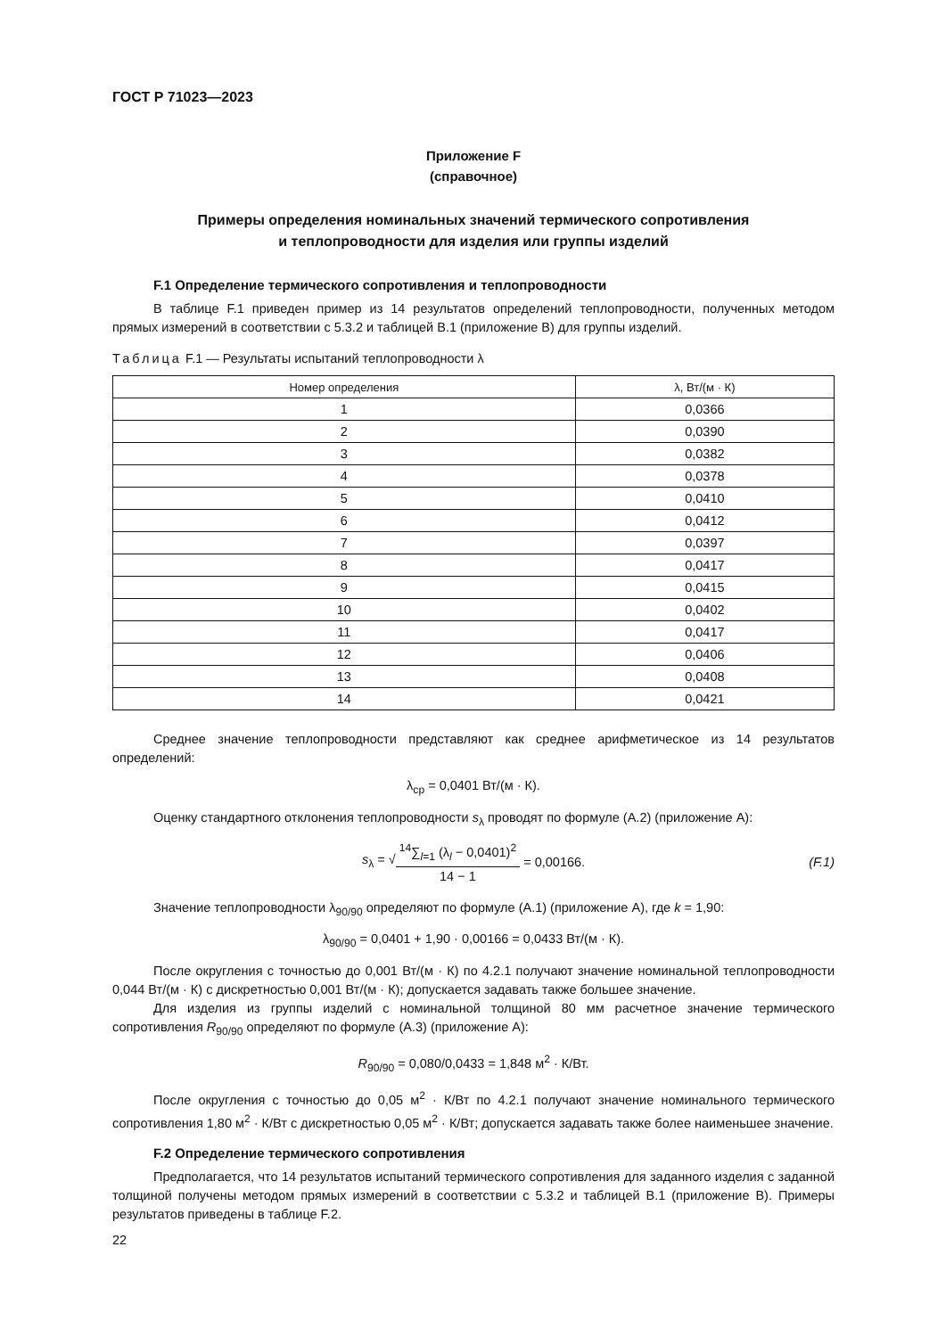ГОСТ Р 71023—2023
Приложение F
(справочное)
Примеры определения номинальных значений термического сопротивления
и теплопроводности для изделия или группы изделий
F.1 Определение термического сопротивления и теплопроводности
В таблице F.1 приведен пример из 14 результатов определений теплопроводности, полученных методом прямых измерений в соответствии с 5.3.2 и таблицей В.1 (приложение В) для группы изделий.
Таблица F.1 — Результаты испытаний теплопроводности λ
| Номер определения | λ, Вт/(м · К) |
| --- | --- |
| 1 | 0,0366 |
| 2 | 0,0390 |
| 3 | 0,0382 |
| 4 | 0,0378 |
| 5 | 0,0410 |
| 6 | 0,0412 |
| 7 | 0,0397 |
| 8 | 0,0417 |
| 9 | 0,0415 |
| 10 | 0,0402 |
| 11 | 0,0417 |
| 12 | 0,0406 |
| 13 | 0,0408 |
| 14 | 0,0421 |
Среднее значение теплопроводности представляют как среднее арифметическое из 14 результатов определений:
λ<sub>ср</sub> = 0,0401 Вт/(м · К).
Оценку стандартного отклонения теплопроводности s<sub>λ</sub> проводят по формуле (А.2) (приложение А):
s<sub>λ</sub> = √
<sup>14</sup>∑<sub>l=1</sub> (λ<sub>l</sub> − 0,0401)<sup>2</sup>
14 − 1
= 0,00166. (F.1)
Значение теплопроводности λ<sub>90/90</sub> определяют по формуле (А.1) (приложение А), где k = 1,90:
λ<sub>90/90</sub> = 0,0401 + 1,90 · 0,00166 = 0,0433 Вт/(м · К).
После округления с точностью до 0,001 Вт/(м · К) по 4.2.1 получают значение номинальной теплопроводности 0,044 Вт/(м · К) с дискретностью 0,001 Вт/(м · К); допускается задавать также большее значение.
Для изделия из группы изделий с номинальной толщиной 80 мм расчетное значение термического сопротивления R<sub>90/90</sub> определяют по формуле (А.3) (приложение А):
R<sub>90/90</sub> = 0,080/0,0433 = 1,848 м<sup>2</sup> · К/Вт.
После округления с точностью до 0,05 м<sup>2</sup> · К/Вт по 4.2.1 получают значение номинального термического сопротивления 1,80 м<sup>2</sup> · К/Вт с дискретностью 0,05 м<sup>2</sup> · К/Вт; допускается задавать также более наименьшее значение.
F.2 Определение термического сопротивления
Предполагается, что 14 результатов испытаний термического сопротивления для заданного изделия с заданной толщиной получены методом прямых измерений в соответствии с 5.3.2 и таблицей В.1 (приложение В). Примеры результатов приведены в таблице F.2.
22